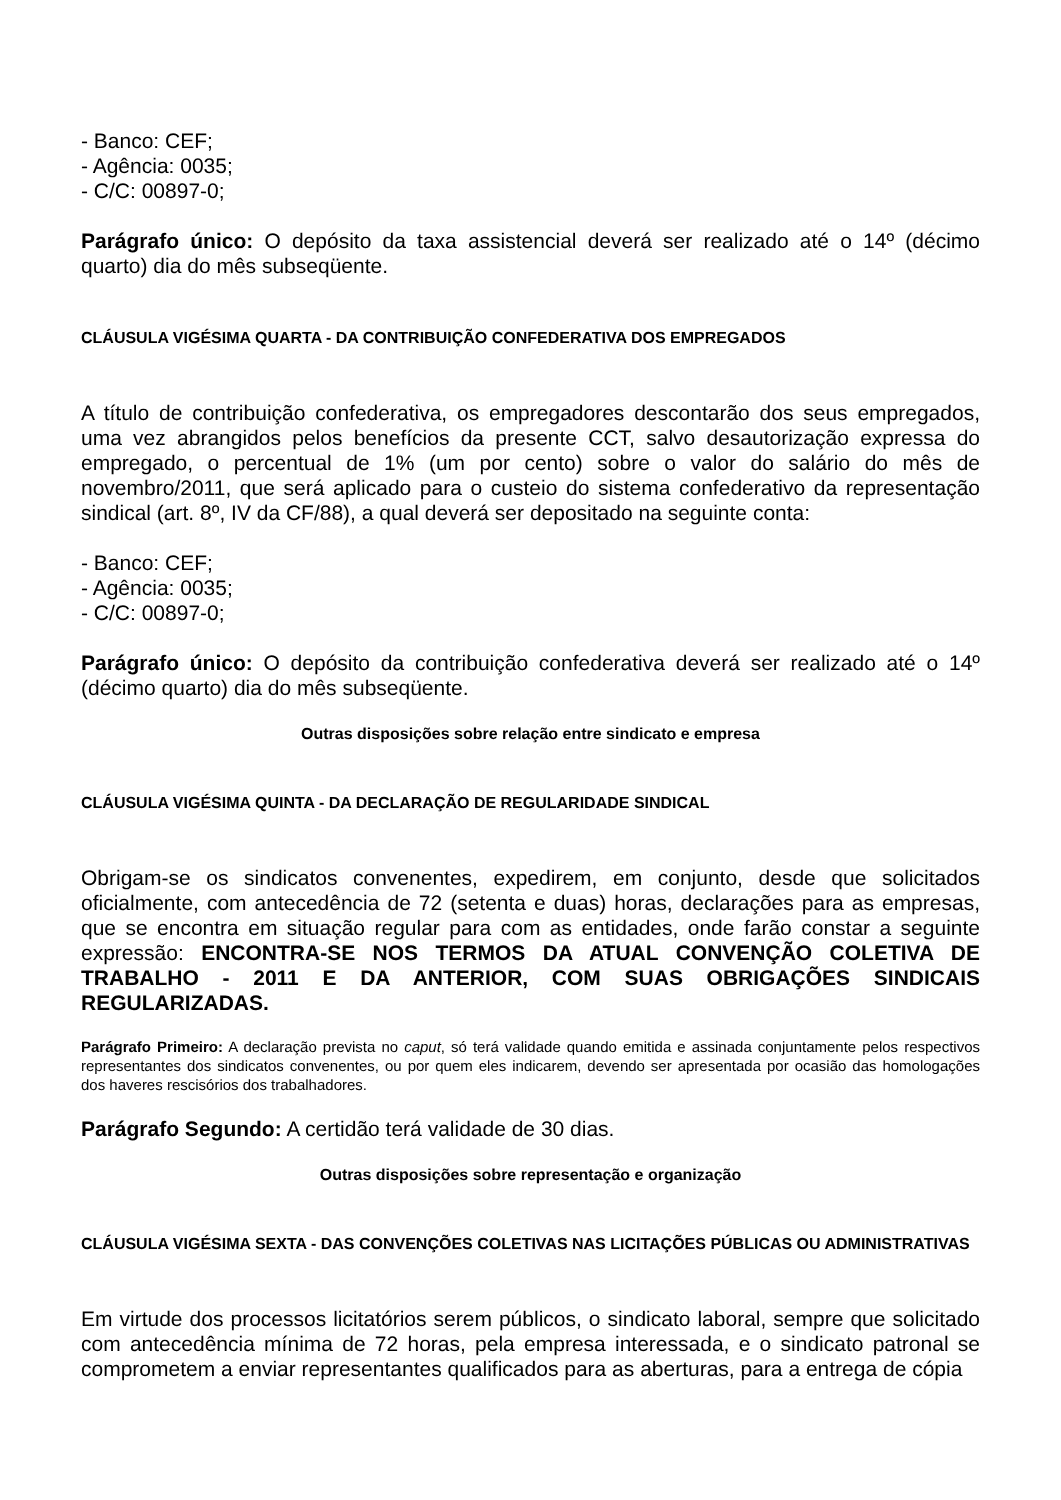- Banco: CEF;
- Agência: 0035;
- C/C: 00897-0;
Parágrafo único: O depósito da taxa assistencial deverá ser realizado até o 14º (décimo quarto) dia do mês subseqüente.
CLÁUSULA VIGÉSIMA QUARTA - DA CONTRIBUIÇÃO CONFEDERATIVA DOS EMPREGADOS
A título de contribuição confederativa, os empregadores descontarão dos seus empregados, uma vez abrangidos pelos benefícios da presente CCT, salvo desautorização expressa do empregado, o percentual de 1% (um por cento) sobre o valor do salário do mês de novembro/2011, que será aplicado para o custeio do sistema confederativo da representação sindical (art. 8º, IV da CF/88), a qual deverá ser depositado na seguinte conta:
- Banco: CEF;
- Agência: 0035;
- C/C: 00897-0;
Parágrafo único: O depósito da contribuição confederativa deverá ser realizado até o 14º (décimo quarto) dia do mês subseqüente.
Outras disposições sobre relação entre sindicato e empresa
CLÁUSULA VIGÉSIMA QUINTA - DA DECLARAÇÃO DE REGULARIDADE SINDICAL
Obrigam-se os sindicatos convenentes, expedirem, em conjunto, desde que solicitados oficialmente, com antecedência de 72 (setenta e duas) horas, declarações para as empresas, que se encontra em situação regular para com as entidades, onde farão constar a seguinte expressão: ENCONTRA-SE NOS TERMOS DA ATUAL CONVENÇÃO COLETIVA DE TRABALHO - 2011 E DA ANTERIOR, COM SUAS OBRIGAÇÕES SINDICAIS REGULARIZADAS.
Parágrafo Primeiro: A declaração prevista no caput, só terá validade quando emitida e assinada conjuntamente pelos respectivos representantes dos sindicatos convenentes, ou por quem eles indicarem, devendo ser apresentada por ocasião das homologações dos haveres rescisórios dos trabalhadores.
Parágrafo Segundo: A certidão terá validade de 30 dias.
Outras disposições sobre representação e organização
CLÁUSULA VIGÉSIMA SEXTA - DAS CONVENÇÕES COLETIVAS NAS LICITAÇÕES PÚBLICAS OU ADMINISTRATIVAS
Em virtude dos processos licitatórios serem públicos, o sindicato laboral, sempre que solicitado com antecedência mínima de 72 horas, pela empresa interessada, e o sindicato patronal se comprometem a enviar representantes qualificados para as aberturas, para a entrega de cópia